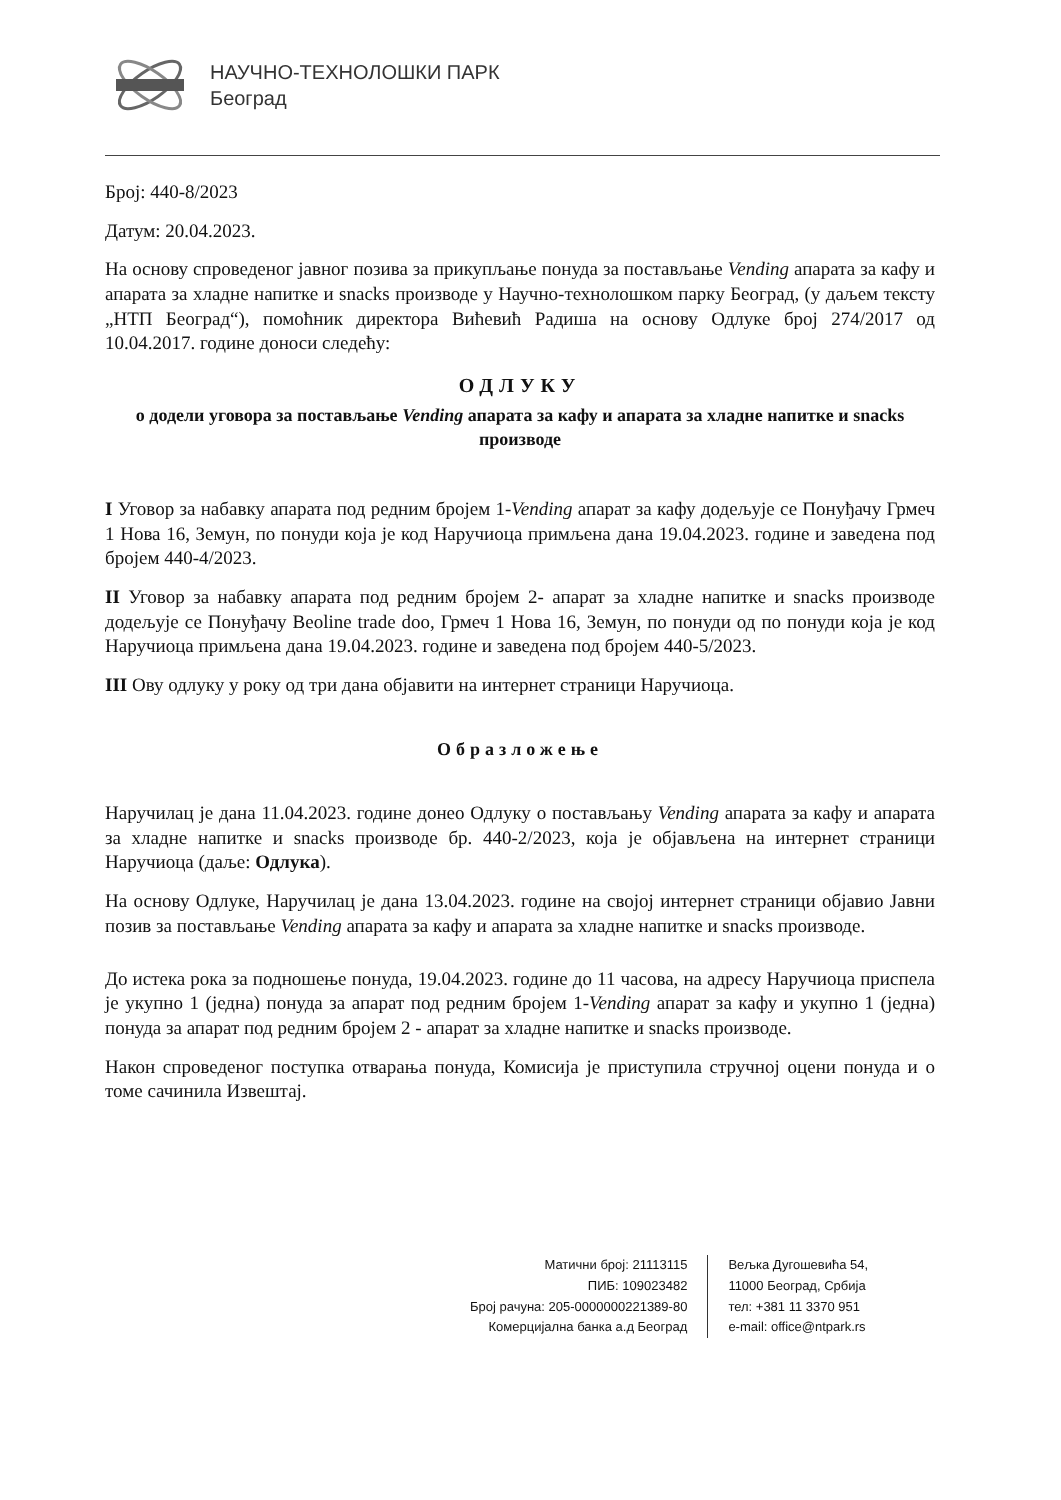НАУЧНО-ТЕХНОЛОШКИ ПАРК
Београд
Број: 440-8/2023
Датум: 20.04.2023.
На основу спроведеног јавног позива за прикупљање понуда за постављање Vending апарата за кафу и апарата за хладне напитке и snacks производе у Научно-технолошком парку Београд, (у даљем тексту „НТП Београд“), помоћник директора Вићевић Радиша на основу Одлуке број 274/2017 од 10.04.2017. године доноси следећу:
ОДЛУКУ
о додели уговора за постављање Vending апарата за кафу и апарата за хладне напитке и snacks производе
I Уговор за набавку апарата под редним бројем 1-Vending апарат за кафу додељује се Понуђачу Грмеч 1 Нова 16, Земун, по понуди која је код Наручиоца примљена дана 19.04.2023. године и заведена под бројем 440-4/2023.
II Уговор за набавку апарата под редним бројем 2- апарат за хладне напитке и snacks производе додељује се Понуђачу Beoline trade doo, Грмеч 1 Нова 16, Земун, по понуди од по понуди која је код Наручиоца примљена дана 19.04.2023. године и заведена под бројем 440-5/2023.
III Ову одлуку у року од три дана објавити на интернет страници Наручиоца.
Образложење
Наручилац је дана 11.04.2023. године донео Одлуку о постављању Vending апарата за кафу и апарата за хладне напитке и snacks производе бр. 440-2/2023, која је објављена на интернет страници Наручиоца (даље: Одлука).
На основу Одлуке, Наручилац је дана 13.04.2023. године на својој интернет страници објавио Јавни позив за постављање Vending апарата за кафу и апарата за хладне напитке и snacks производе.
До истека рока за подношење понуда, 19.04.2023. године до 11 часова, на адресу Наручиоца приспела је укупно 1 (једна) понуда за апарат под редним бројем 1-Vending апарат за кафу и укупно 1 (једна) понуда за апарат под редним бројем 2 - апарат за хладне напитке и snacks производе.
Након спроведеног поступка отварања понуда, Комисија је приступила стручној оцени понуда и о томе сачинила Извештај.
Матични број: 21113115
ПИБ: 109023482
Број рачуна: 205-0000000221389-80
Комерцијална банка а.д Београд
Вељка Дугошевића 54,
11000 Београд, Србија
тел: +381 11 3370 951
e-mail: office@ntpark.rs